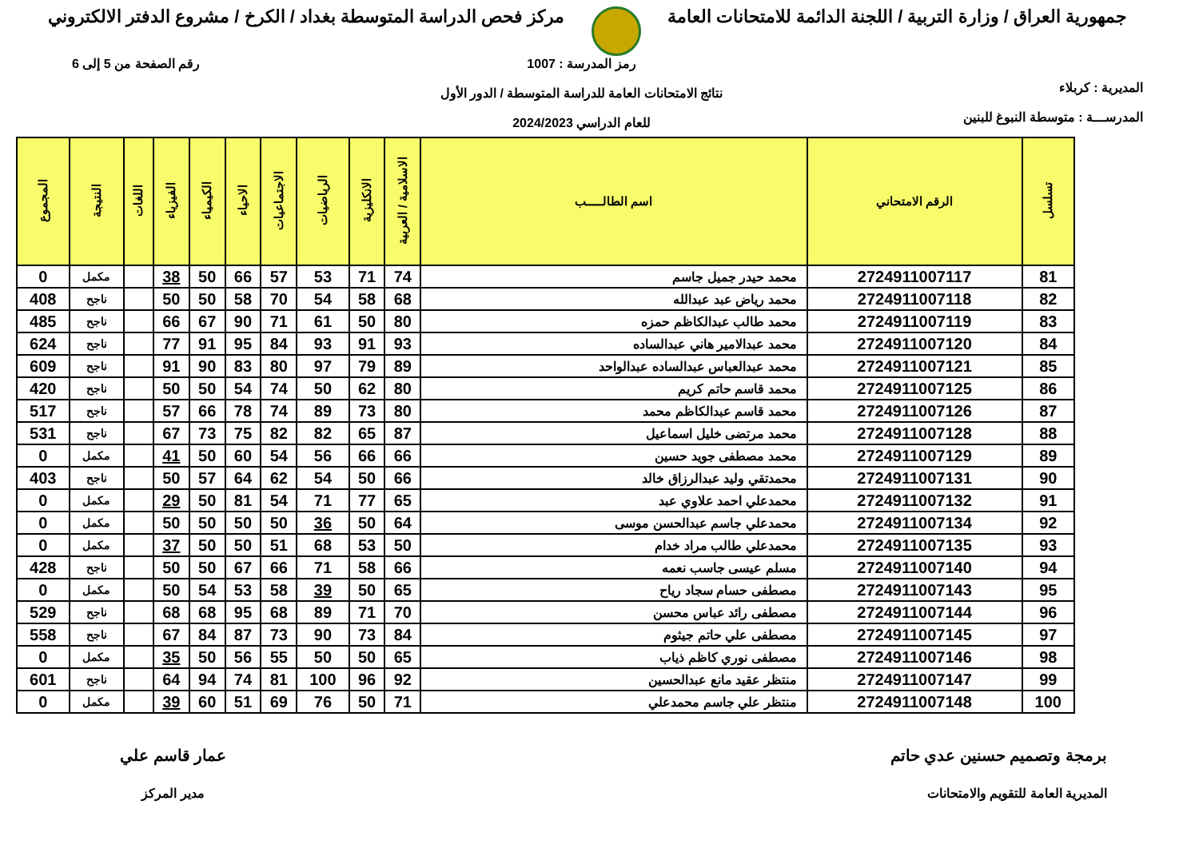جمهورية العراق / وزارة التربية / اللجنة الدائمة للامتحانات العامة
مركز فحص الدراسة المتوسطة بغداد / الكرخ / مشروع الدفتر الالكتروني
المديرية : كربلاء
المدرســـة : متوسطة النبوغ للبنين
رمز المدرسة : 1007
نتائج الامتحانات العامة للدراسة المتوسطة / الدور الأول
للعام الدراسي 2024/2023
رقم الصفحة من 5 إلى 6
| تسلسل | الرقم الامتحاني | اسم الطالـــــب | الاسلامية / العربية | الانكليزية | الرياضيات | الاجتماعيات | الاحياء | الكيمياء | الفيزياء | اللغات | النتيجة | المجموع |
| --- | --- | --- | --- | --- | --- | --- | --- | --- | --- | --- | --- | --- |
| 81 | 2724911007117 | محمد حيدر جميل جاسم | 74 | 71 | 53 | 57 | 66 | 50 | 38 | | مكمل | 0 |
| 82 | 2724911007118 | محمد رياض عبد عبدالله | 68 | 58 | 54 | 70 | 58 | 50 | 50 | | ناجح | 408 |
| 83 | 2724911007119 | محمد طالب عبدالكاظم حمزه | 80 | 50 | 61 | 71 | 90 | 67 | 66 | | ناجح | 485 |
| 84 | 2724911007120 | محمد عبدالامير هاني عبدالساده | 93 | 91 | 93 | 84 | 95 | 91 | 77 | | ناجح | 624 |
| 85 | 2724911007121 | محمد عبدالعباس عبدالساده عبدالواحد | 89 | 79 | 97 | 80 | 83 | 90 | 91 | | ناجح | 609 |
| 86 | 2724911007125 | محمد قاسم حاتم كريم | 80 | 62 | 50 | 74 | 54 | 50 | 50 | | ناجح | 420 |
| 87 | 2724911007126 | محمد قاسم عبدالكاظم محمد | 80 | 73 | 89 | 74 | 78 | 66 | 57 | | ناجح | 517 |
| 88 | 2724911007128 | محمد مرتضى خليل اسماعيل | 87 | 65 | 82 | 82 | 75 | 73 | 67 | | ناجح | 531 |
| 89 | 2724911007129 | محمد مصطفى جويد حسين | 66 | 66 | 56 | 54 | 60 | 50 | 41 | | مكمل | 0 |
| 90 | 2724911007131 | محمدتقي وليد عبدالرزاق خالد | 66 | 50 | 54 | 62 | 64 | 57 | 50 | | ناجح | 403 |
| 91 | 2724911007132 | محمدعلي احمد علاوي عبد | 65 | 77 | 71 | 54 | 81 | 50 | 29 | | مكمل | 0 |
| 92 | 2724911007134 | محمدعلي جاسم عبدالحسن موسى | 64 | 50 | 36 | 50 | 50 | 50 | 50 | | مكمل | 0 |
| 93 | 2724911007135 | محمدعلي طالب مراد خدام | 50 | 53 | 68 | 51 | 50 | 50 | 37 | | مكمل | 0 |
| 94 | 2724911007140 | مسلم عيسى جاسب نعمه | 66 | 58 | 71 | 66 | 67 | 50 | 50 | | ناجح | 428 |
| 95 | 2724911007143 | مصطفى حسام سجاد رياح | 65 | 50 | 39 | 58 | 53 | 54 | 50 | | مكمل | 0 |
| 96 | 2724911007144 | مصطفى رائد عباس محسن | 70 | 71 | 89 | 68 | 95 | 68 | 68 | | ناجح | 529 |
| 97 | 2724911007145 | مصطفى علي حاتم جيثوم | 84 | 73 | 90 | 73 | 87 | 84 | 67 | | ناجح | 558 |
| 98 | 2724911007146 | مصطفى نوري كاظم ذياب | 65 | 50 | 50 | 55 | 56 | 50 | 35 | | مكمل | 0 |
| 99 | 2724911007147 | منتظر عقيد مانع عبدالحسين | 92 | 96 | 100 | 81 | 74 | 94 | 64 | | ناجح | 601 |
| 100 | 2724911007148 | منتظر علي جاسم محمدعلي | 71 | 50 | 76 | 69 | 51 | 60 | 39 | | مكمل | 0 |
برمجة وتصميم حسنين عدي حاتم
المديرية العامة للتقويم والامتحانات
عمار قاسم علي
مدير المركز